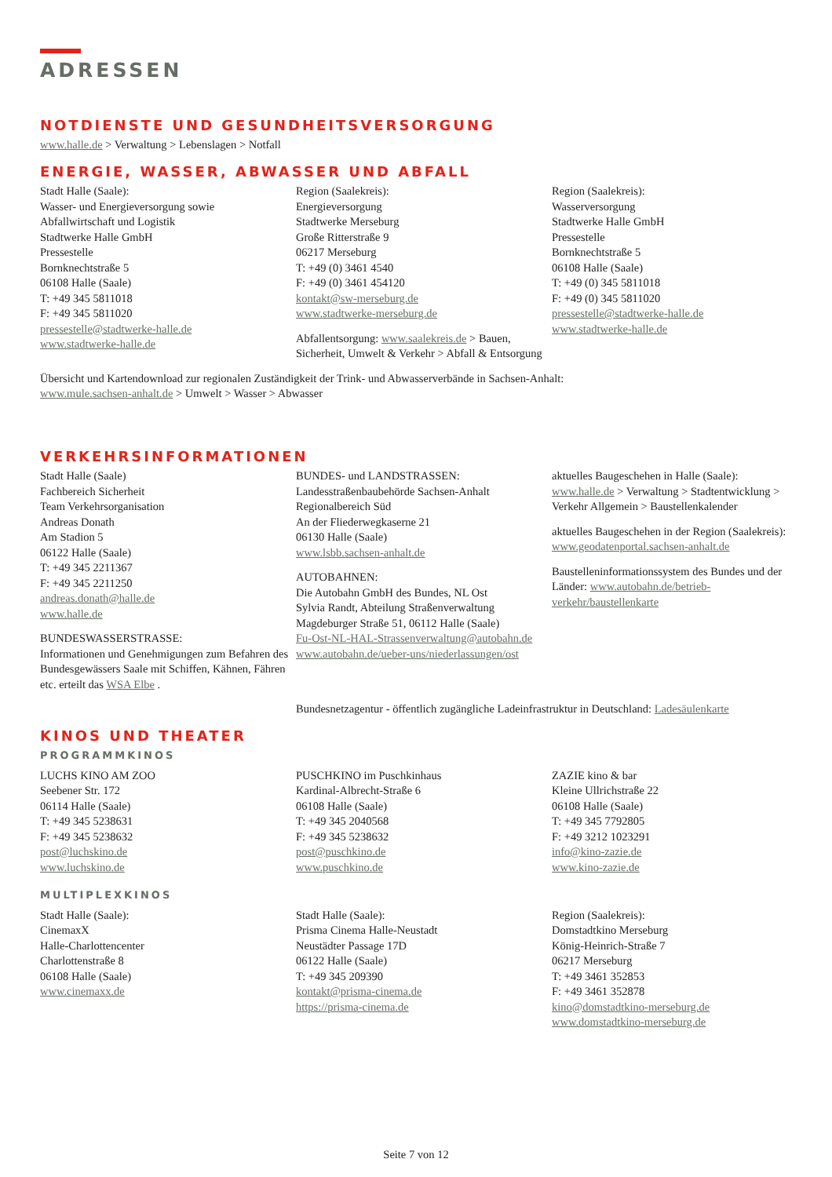ADRESSEN
NOTDIENSTE UND GESUNDHEITSVERSORGUNG
www.halle.de > Verwaltung > Lebenslagen > Notfall
ENERGIE, WASSER, ABWASSER UND ABFALL
Stadt Halle (Saale):
Wasser- und Energieversorgung sowie
Abfallwirtschaft und Logistik
Stadtwerke Halle GmbH
Pressestelle
Bornknechtstraße 5
06108 Halle (Saale)
T: +49 345 5811018
F: +49 345 5811020
pressestelle@stadtwerke-halle.de
www.stadtwerke-halle.de
Region (Saalekreis):
Energieversorgung
Stadtwerke Merseburg
Große Ritterstraße 9
06217 Merseburg
T: +49 (0) 3461 4540
F: +49 (0) 3461 454120
kontakt@sw-merseburg.de
www.stadtwerke-merseburg.de
Abfallentsorgung: www.saalekreis.de > Bauen, Sicherheit, Umwelt & Verkehr > Abfall & Entsorgung
Region (Saalekreis):
Wasserversorgung
Stadtwerke Halle GmbH
Pressestelle
Bornknechtstraße 5
06108 Halle (Saale)
T: +49 (0) 345 5811018
F: +49 (0) 345 5811020
pressestelle@stadtwerke-halle.de
www.stadtwerke-halle.de
Übersicht und Kartendownload zur regionalen Zuständigkeit der Trink- und Abwasserverbände in Sachsen-Anhalt:
www.mule.sachsen-anhalt.de > Umwelt > Wasser > Abwasser
VERKEHRSINFORMATIONEN
Stadt Halle (Saale)
Fachbereich Sicherheit
Team Verkehrsorganisation
Andreas Donath
Am Stadion 5
06122 Halle (Saale)
T: +49 345 2211367
F: +49 345 2211250
andreas.donath@halle.de
www.halle.de
BUNDESWASSERSTRASSE:
Informationen und Genehmigungen zum Befahren des Bundesgewässers Saale mit Schiffen, Kähnen, Fähren etc. erteilt das WSA Elbe .
BUNDES- und LANDSTRASSEN:
Landesstraßenbaubehörde Sachsen-Anhalt
Regionalbereich Süd
An der Fliederwegkaserne 21
06130 Halle (Saale)
www.lsbb.sachsen-anhalt.de
AUTOBAHNEN:
Die Autobahn GmbH des Bundes, NL Ost
Sylvia Randt, Abteilung Straßenverwaltung
Magdeburger Straße 51, 06112 Halle (Saale)
Fu-Ost-NL-HAL-Strassenverwaltung@autobahn.de
www.autobahn.de/ueber-uns/niederlassungen/ost
aktuelles Baugeschehen in Halle (Saale):
www.halle.de > Verwaltung > Stadtentwicklung > Verkehr Allgemein > Baustellenkalender
aktuelles Baugeschehen in der Region (Saalekreis):
www.geodatenportal.sachsen-anhalt.de
Baustelleninformationssystem des Bundes und der Länder: www.autobahn.de/betrieb-verkehr/baustellenkarte
Bundesnetzagentur - öffentlich zugängliche Ladeinfrastruktur in Deutschland: Ladesäulenkarte
KINOS UND THEATER
PROGRAMMKINOS
LUCHS KINO AM ZOO
Seebener Str. 172
06114 Halle (Saale)
T: +49 345 5238631
F: +49 345 5238632
post@luchskino.de
www.luchskino.de
PUSCHKINO im Puschkinhaus
Kardinal-Albrecht-Straße 6
06108 Halle (Saale)
T: +49 345 2040568
F: +49 345 5238632
post@puschkino.de
www.puschkino.de
ZAZIE kino & bar
Kleine Ullrichstraße 22
06108 Halle (Saale)
T: +49 345 7792805
F: +49 3212 1023291
info@kino-zazie.de
www.kino-zazie.de
MULTIPLEXKINOS
Stadt Halle (Saale):
CinemaxX
Halle-Charlottencenter
Charlottenstraße 8
06108 Halle (Saale)
www.cinemaxx.de
Stadt Halle (Saale):
Prisma Cinema Halle-Neustadt
Neustädter Passage 17D
06122 Halle (Saale)
T: +49 345 209390
kontakt@prisma-cinema.de
https://prisma-cinema.de
Region (Saalekreis):
Domstadtkino Merseburg
König-Heinrich-Straße 7
06217 Merseburg
T: +49 3461 352853
F: +49 3461 352878
kino@domstadtkino-merseburg.de
www.domstadtkino-merseburg.de
Seite 7 von 12